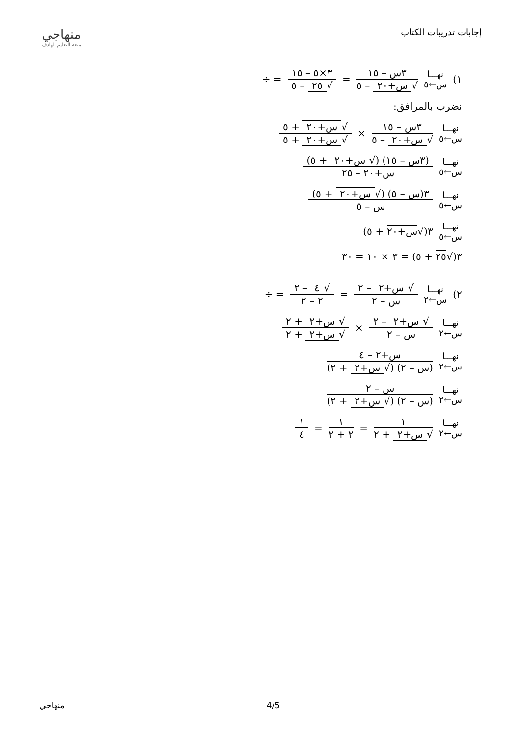إجابات تدريبات الكتاب
منهاجي
متعة التعليم الهادف
١) نهـــا
س←٥ ٣س – ١٥ √ س+٢٠ – ٥ = ٣×٥ – ١٥ √ ٢٥ – ٥ = ÷
نضرب بالمرافق:
نهـــا
س←٥ ٣س – ١٥ √ س+٢٠ – ٥ × √ س+٢٠ + ٥ √ س+٢٠ + ٥
نهـــا
س←٥ (٣س – ١٥) (√ س+٢٠ + ٥) س+٢٠ – ٢٥
نهـــا
س←٥ ٣(س – ٥) (√ س+٢٠ + ٥) س – ٥
نهـــا
س←٥ ٣(√س+٢٠ + ٥)
٣(√٢٥ + ٥) = ٣ × ١٠ = ٣٠
٢) نهـــا
س←٢ √ س+٢ – ٢ س – ٢ = √ ٤ – ٢ ٢ – ٢ = ÷
نهـــا
س←٢ √ س+٢ – ٢ س – ٢ × √ س+٢ + ٢ √ س+٢ + ٢
نهـــا
س←٢ س+٢ – ٤ (س – ٢) (√ س+٢ + ٢)
نهـــا
س←٢ س – ٢ (س – ٢) (√ س+٢ + ٢)
نهـــا
س←٢ ١ √ س+٢ + ٢ = ١ ٢ + ٢ = ١ ٤
منهاجي 4/5